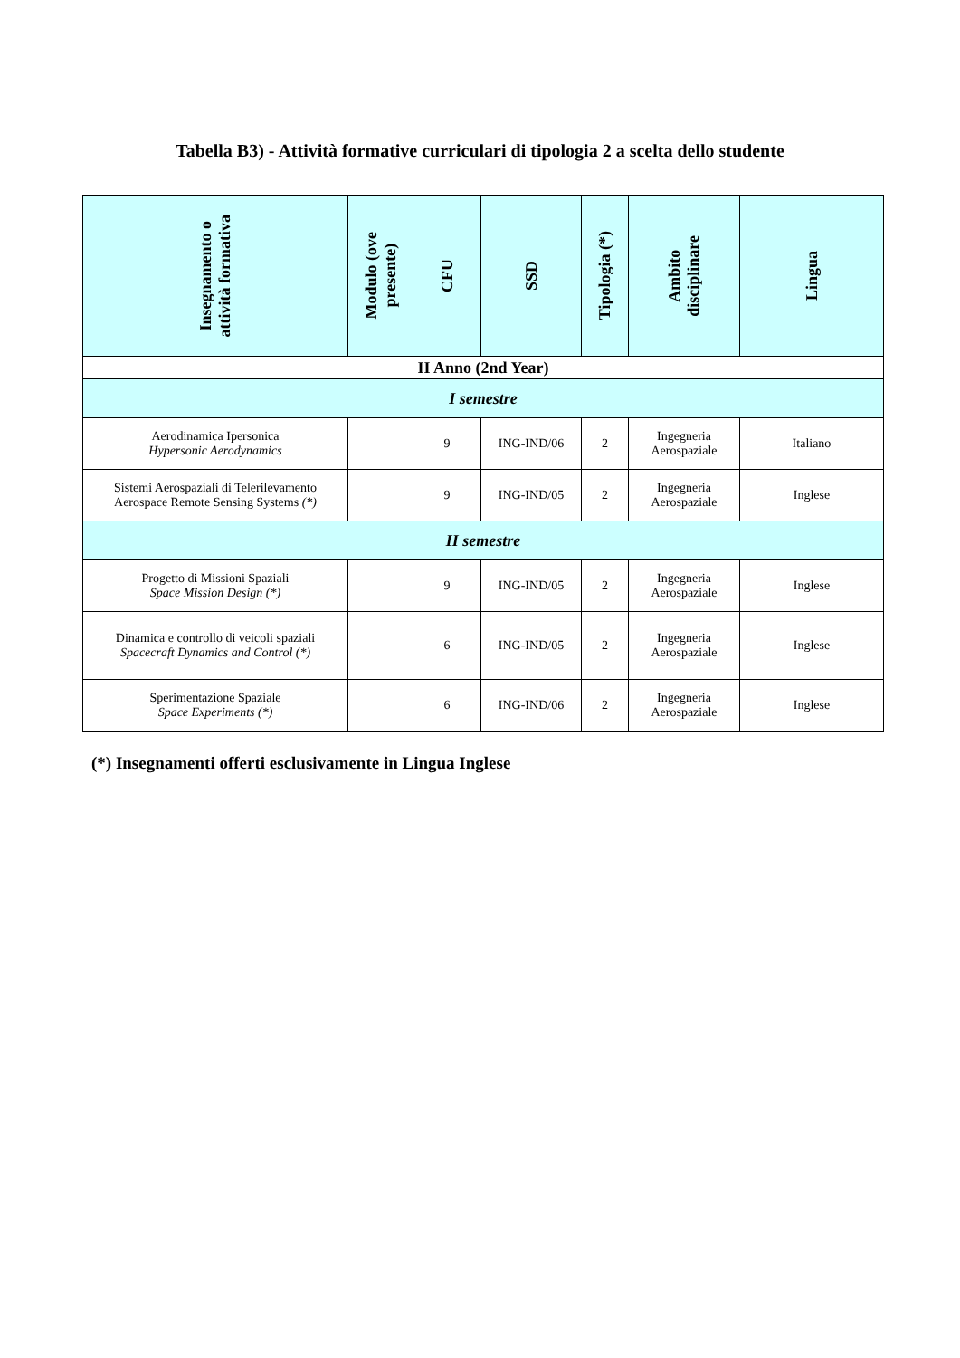Tabella B3) - Attività formative curriculari di tipologia 2 a scelta dello studente
| Insegnamento o attività formativa | Modulo (ove presente) | CFU | SSD | Tipologia (*) | Ambito disciplinare | Lingua |
| --- | --- | --- | --- | --- | --- | --- |
| II Anno (2nd Year) | | | | | | |
| I semestre | | | | | | |
| Aerodinamica Ipersonica Hypersonic Aerodynamics | | 9 | ING-IND/06 | 2 | Ingegneria Aerospaziale | Italiano |
| Sistemi Aerospaziali di Telerilevamento Aerospace Remote Sensing Systems (*) | | 9 | ING-IND/05 | 2 | Ingegneria Aerospaziale | Inglese |
| II semestre | | | | | | |
| Progetto di Missioni Spaziali Space Mission Design (*) | | 9 | ING-IND/05 | 2 | Ingegneria Aerospaziale | Inglese |
| Dinamica e controllo di veicoli spaziali Spacecraft Dynamics and Control (*) | | 6 | ING-IND/05 | 2 | Ingegneria Aerospaziale | Inglese |
| Sperimentazione Spaziale Space Experiments (*) | | 6 | ING-IND/06 | 2 | Ingegneria Aerospaziale | Inglese |
(*) Insegnamenti offerti esclusivamente in Lingua Inglese